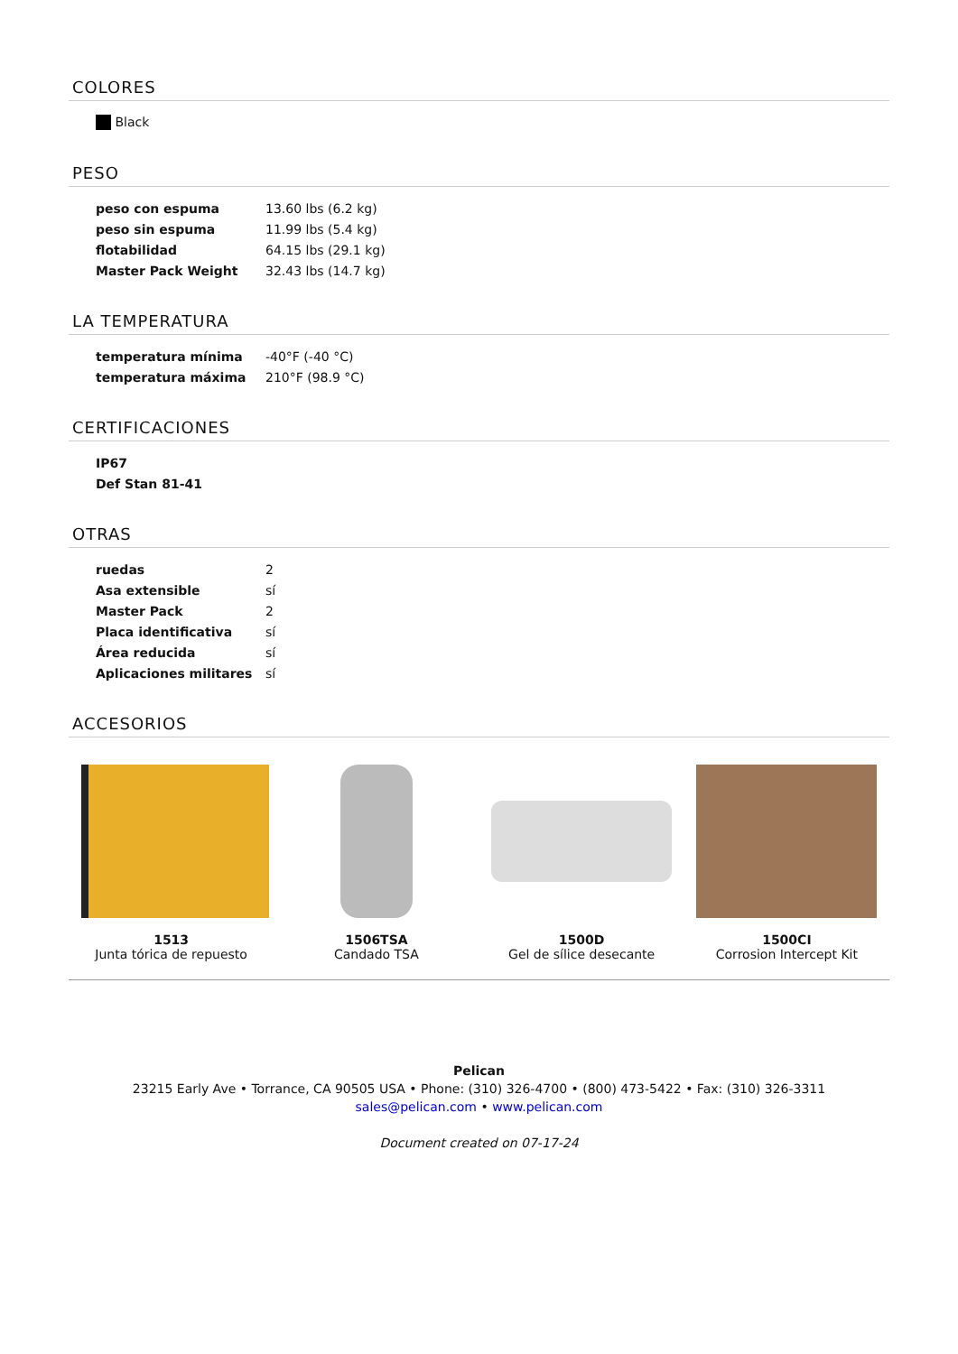COLORES
| Black |
PESO
| peso con espuma | 13.60 lbs (6.2 kg) |
| peso sin espuma | 11.99 lbs (5.4 kg) |
| flotabilidad | 64.15 lbs (29.1 kg) |
| Master Pack Weight | 32.43 lbs (14.7 kg) |
LA TEMPERATURA
| temperatura mínima | -40°F (-40 °C) |
| temperatura máxima | 210°F (98.9 °C) |
CERTIFICACIONES
| IP67 |
| Def Stan 81-41 |
OTRAS
| ruedas | 2 |
| Asa extensible | sí |
| Master Pack | 2 |
| Placa identificativa | sí |
| Área reducida | sí |
| Aplicaciones militares | sí |
ACCESORIOS
1513
Junta tórica de repuesto
1506TSA
Candado TSA
1500D
Gel de sílice desecante
1500CI
Corrosion Intercept Kit
Pelican
23215 Early Ave • Torrance, CA 90505 USA • Phone: (310) 326-4700 • (800) 473-5422 • Fax: (310) 326-3311
sales@pelican.com • www.pelican.com
Document created on 07-17-24